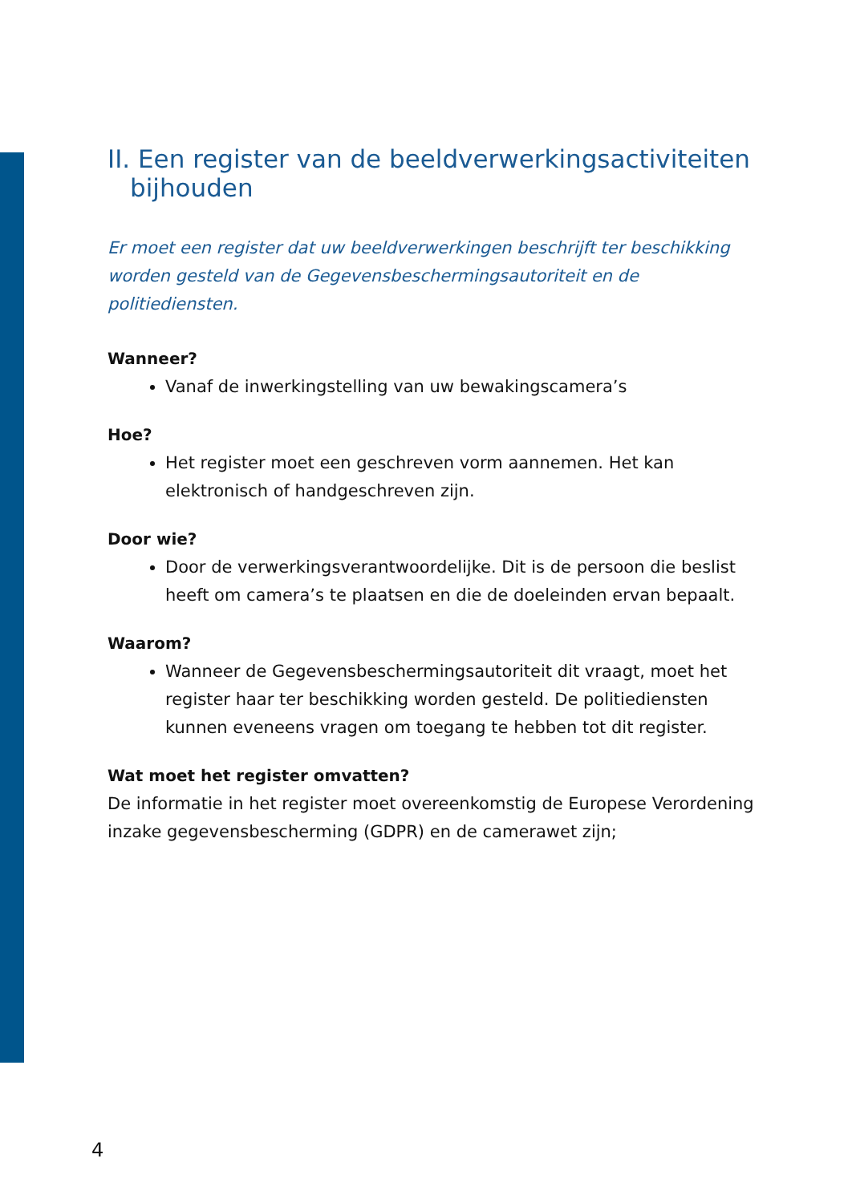II. Een register van de beeldverwerkingsactiviteiten bijhouden
Er moet een register dat uw beeldverwerkingen beschrijft ter beschikking worden gesteld van de Gegevensbeschermingsautoriteit en de politiediensten.
Wanneer?
Vanaf de inwerkingstelling van uw bewakingscamera’s
Hoe?
Het register moet een geschreven vorm aannemen. Het kan elektronisch of handgeschreven zijn.
Door wie?
Door de verwerkingsverantwoordelijke. Dit is de persoon die beslist heeft om camera’s te plaatsen en die de doeleinden ervan bepaalt.
Waarom?
Wanneer de Gegevensbeschermingsautoriteit dit vraagt, moet het register haar ter beschikking worden gesteld. De politiediensten kunnen eveneens vragen om toegang te hebben tot dit register.
Wat moet het register omvatten?
De informatie in het register moet overeenkomstig de Europese Verordening inzake gegevensbescherming (GDPR) en de camerawet zijn;
4